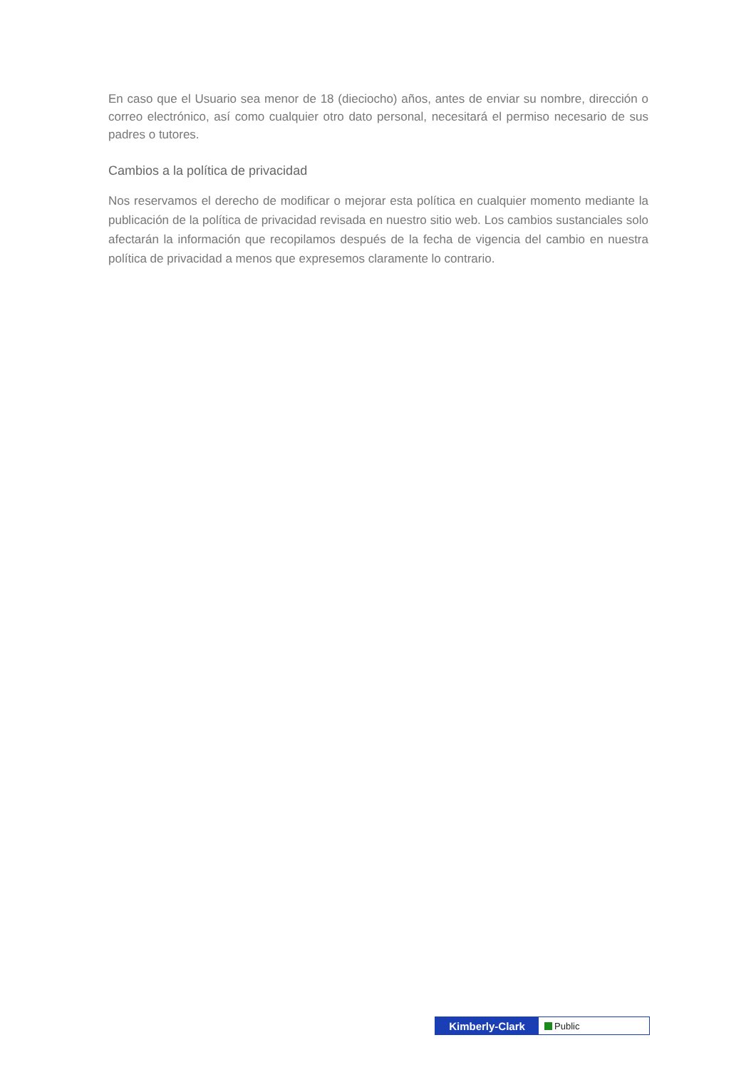En caso que el Usuario sea menor de 18 (dieciocho) años, antes de enviar su nombre, dirección o correo electrónico, así como cualquier otro dato personal, necesitará el permiso necesario de sus padres o tutores.
Cambios a la política de privacidad
Nos reservamos el derecho de modificar o mejorar esta política en cualquier momento mediante la publicación de la política de privacidad revisada en nuestro sitio web. Los cambios sustanciales solo afectarán la información que recopilamos después de la fecha de vigencia del cambio en nuestra política de privacidad a menos que expresemos claramente lo contrario.
Kimberly-Clark
Public